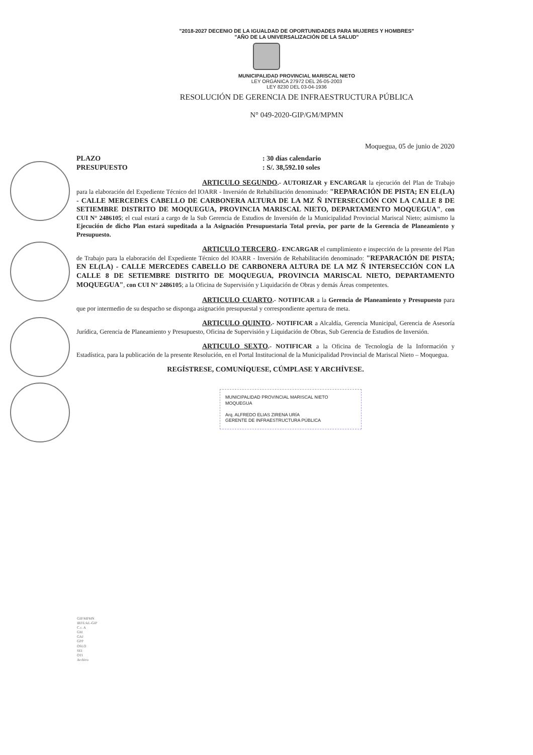"2018-2027 DECENIO DE LA IGUALDAD DE OPORTUNIDADES PARA MUJERES Y HOMBRES"
"AÑO DE LA UNIVERSALIZACIÓN DE LA SALUD"
MUNICIPALIDAD PROVINCIAL MARISCAL NIETO
LEY ORGÁNICA 27972 DEL 26-05-2003
LEY 8230 DEL 03-04-1936
RESOLUCIÓN DE GERENCIA DE INFRAESTRUCTURA PÚBLICA
N° 049-2020-GIP/GM/MPMN
Moquegua, 05 de junio de 2020
PLAZO
PRESUPUESTO
: 30 días calendario
: S/. 38,592.10 soles
ARTICULO SEGUNDO.- AUTORIZAR y ENCARGAR la ejecución del Plan de Trabajo para la elaboración del Expediente Técnico del IOARR - Inversión de Rehabilitación denominado: "REPARACIÓN DE PISTA; EN EL(LA) - CALLE MERCEDES CABELLO DE CARBONERA ALTURA DE LA MZ Ñ INTERSECCIÓN CON LA CALLE 8 DE SETIEMBRE DISTRITO DE MOQUEGUA, PROVINCIA MARISCAL NIETO, DEPARTAMENTO MOQUEGUA", con CUI N° 2486105; el cual estará a cargo de la Sub Gerencia de Estudios de Inversión de la Municipalidad Provincial Mariscal Nieto; asimismo la Ejecución de dicho Plan estará supeditada a la Asignación Presupuestaria Total previa, por parte de la Gerencia de Planeamiento y Presupuesto.
ARTICULO TERCERO.- ENCARGAR el cumplimiento e inspección de la presente del Plan de Trabajo para la elaboración del Expediente Técnico del IOARR - Inversión de Rehabilitación denominado: "REPARACIÓN DE PISTA; EN EL(LA) - CALLE MERCEDES CABELLO DE CARBONERA ALTURA DE LA MZ Ñ INTERSECCIÓN CON LA CALLE 8 DE SETIEMBRE DISTRITO DE MOQUEGUA, PROVINCIA MARISCAL NIETO, DEPARTAMENTO MOQUEGUA", con CUI N° 2486105; a la Oficina de Supervisión y Liquidación de Obras y demás Áreas competentes.
ARTICULO CUARTO.- NOTIFICAR a la Gerencia de Planeamiento y Presupuesto para que por intermedio de su despacho se disponga asignación presupuestal y correspondiente apertura de meta.
ARTICULO QUINTO.- NOTIFICAR a Alcaldía, Gerencia Municipal, Gerencia de Asesoría Jurídica, Gerencia de Planeamiento y Presupuesto, Oficina de Supervisión y Liquidación de Obras, Sub Gerencia de Estudios de Inversión.
ARTICULO SEXTO.- NOTIFICAR a la Oficina de Tecnología de la Información y Estadística, para la publicación de la presente Resolución, en el Portal Institucional de la Municipalidad Provincial de Mariscal Nieto – Moquegua.
REGÍSTRESE, COMUNÍQUESE, CÚMPLASE Y ARCHÍVESE.
MUNICIPALIDAD PROVINCIAL MARISCAL NIETO
MOQUEGUA
Arq. ALFREDO ELIAS ZIRENA URÍA
GERENTE DE INFRAESTRUCTURA PÚBLICA
GIP/MPMN
IRFE/AL-GIP
C.c. A
GM
GAJ
GPP
OSLO
SEI
OTI
Archivo